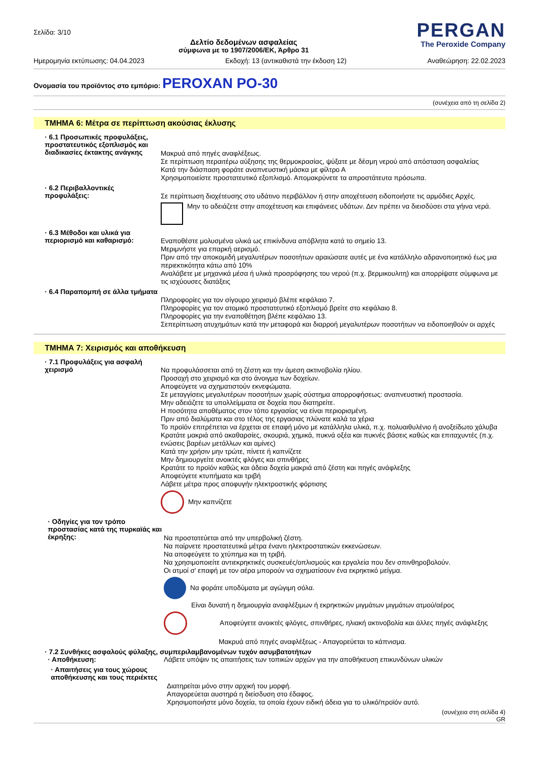Σελίδα: 3/10
Δελτίο δεδομένων ασφαλείας
σύμφωνα με το 1907/2006/ΕΚ, Άρθρο 31
PERGAN
The Peroxide Company
Ημερομηνία εκτύπωσης: 04.04.2023 Εκδοχή: 13 (αντικαθιστά την έκδοση 12) Αναθεώρηση: 22.02.2023
Ονομασία του προϊόντος στο εμπόριο: PEROXAN PO-30
(συνέχεια από τη σελίδα 2)
ΤΜΗΜΑ 6: Μέτρα σε περίπτωση ακούσιας έκλυσης
· 6.1 Προσωπικές προφυλάξεις, προστατευτικός εξοπλισμός και διαδικασίες έκτακτης ανάγκης
Μακρυά από πηγές αναφλέξεως.
Σε περίπτωση περαιτέρω αύξησης της θερμοκρασίας, ψύξατε με δέσμη νερού από απόσταση ασφαλείας
Κατά την διάσπαση φοράτε αναπνευστική μάσκα με φίλτρο Α
Χρησιμοποιείστε προστατευτικό εξοπλισμό. Απομακρύνετε τα απροστάτευτα πρόσωπα.
· 6.2 Περιβαλλοντικές προφυλάξεις:
Σε περίπτωση διοχέτευσης στο υδάτινο περιβάλλον ή στην αποχέτευση ειδοποιήστε τις αρμόδιες Αρχές.
Μην το αδειάζετε στην αποχέτευση και επιφάνειες υδάτων. Δεν πρέπει να διεισδύσει στα γήινα νερά.
· 6.3 Μέθοδοι και υλικά για περιορισμό και καθαρισμό:
Εναποθέστε μολυσμένα υλικά ως επικίνδυνα απόβλητα κατά το σημείο 13.
Μεριμνήστε για επαρκή αερισμό.
Πριν από την αποκομιδή μεγαλυτέρων ποσοτήτων αραιώσατε αυτές με ένα κατάλληλο αδρανοποιητικό έως μια περιεκτικότητα κάτω από 10%
Αναλάβετε με μηχανικά μέσα ή υλικά προσρόφησης του νερού (π.χ. βερμικουλιτη) και απορρίψατε σύμφωνα με τις ισχύουσες διατάξεις
· 6.4 Παραπομπή σε άλλα τμήματα
Πληροφορίες για τον σίγουρο χειρισμό βλέπε κεφάλαιο 7.
Πληροφορίες για τον ατομικό προστατευτικό εξοπλισμό βρείτε στο κεφάλαιο 8.
Πληροφορίες για την εναποθέτηση βλέπε κεφάλαιο 13.
Σεπερίπτωση ατυχημάτων κατά την μεταφορά και διαρροή μεγαλυτέρων ποσοτήτων να ειδοποιηθούν οι αρχές
ΤΜΗΜΑ 7: Χειρισμός και αποθήκευση
· 7.1 Προφυλάξεις για ασφαλή χειρισμό
Να προφυλάσσεται από τη ζέστη και την άμεση ακτινοβολία ηλίου.
Προσοχή στο χειρισμό και στο άνοιγμα των δοχείων.
Αποφεύγετε να σχηματιστούν εκνεφώματα.
Σε μεταγγίσεις μεγαλυτέρων ποσοτήτων χωρίς σύστημα απορροφήσεως: αναπνευστική προστασία.
Μην αδειάζετε τα υπολλείμματα σε δοχεία που διατηρείτε.
Η ποσότητα αποθέματος στον τόπο εργασίας να είναι περιορισμένη.
Πριν από διαλύματα και στο τέλος της εργασιας πλύνατε καλά τα χέρια
Το προϊόν επιτρέπεται να έρχεται σε επαφή μόνο με κατάλληλα υλικά, π.χ. πολυαιθυλένιο ή ανοξείδωτο χάλυβα
Κρατάτε μακριά από ακαθαρσίες, σκουριά, χημικά, πυκνά οξέα και πυκνές βάσεις καθώς και επιταχυντές (π.χ. ενώσεις βαρέων μετάλλων και αμίνες)
Κατά την χρήσιν μην τρώτε, πίνετε ή καπνίζετε
Μην δημιουργείτε ανοικτές φλόγες και σπινθήρες
Κρατάτε το προϊόν καθώς και άδεια δοχεία μακριά από ζέστη και πηγές ανάφλεξης
Αποφεύγετε κτυπήματα και τριβή
Λάβετε μέτρα προς αποφυγήν ηλεκτροστικής φόρτισης
Μην καπνίζετε
· Οδηγίες για τον τρόπο προστασίας κατά της πυρκαϊάς και έκρηξης:
Να προστατεύεται από την υπερβολική ζέστη.
Να παίρνετε προστατευτικά μέτρα έναντι ηλεκτροστατικών εκκενώσεων.
Να αποφεύγετε το χτύπημα και τη τριβή.
Να χρησιμοποιείτε αντιεκρηκτικές συσκευές/οπλισμούς και εργαλεία που δεν σπινθηροβολούν.
Οι ατμοί σ' επαφή με τον αέρα μπορούν να σχηματίσουν ένα εκρηκτικό μείγμα.
Να φοράτε υποδύματα με αγώγιμη σόλα.
Είναι δυνατή η δημιουργία αναφλέξιμων ή εκρηκτικών μιγμάτων μιγμάτων ατμού/αέρος
Αποφεύγετε ανοικτές φλόγες, σπινθήρες, ηλιακή ακτινοβολία και άλλες πηγές ανάφλεξης
Μακρυά από πηγές αναφλέξεως - Απαγορεύεται το κάπνισμα.
· 7.2 Συνθήκες ασφαλούς φύλαξης, συμπεριλαμβανομένων τυχόν ασυμβατοτήτων
· Αποθήκευση:
Λάβετε υπόψιν τις απαιτήσεις των τοπικών αρχών για την αποθήκευση επικυνδύνων υλικών
· Απαιτήσεις για τους χώρους αποθήκευσης και τους περιέκτες
Διατηρείται μόνο στην αρχική του μορφή.
Απαγορεύεται αυστηρά η διείσδυση στο έδαφος.
Χρησιμοποιήστε μόνο δοχεία, τα οποία έχουν ειδική άδεια για το υλικό/προϊόν αυτό.
(συνέχεια στη σελίδα 4)
GR